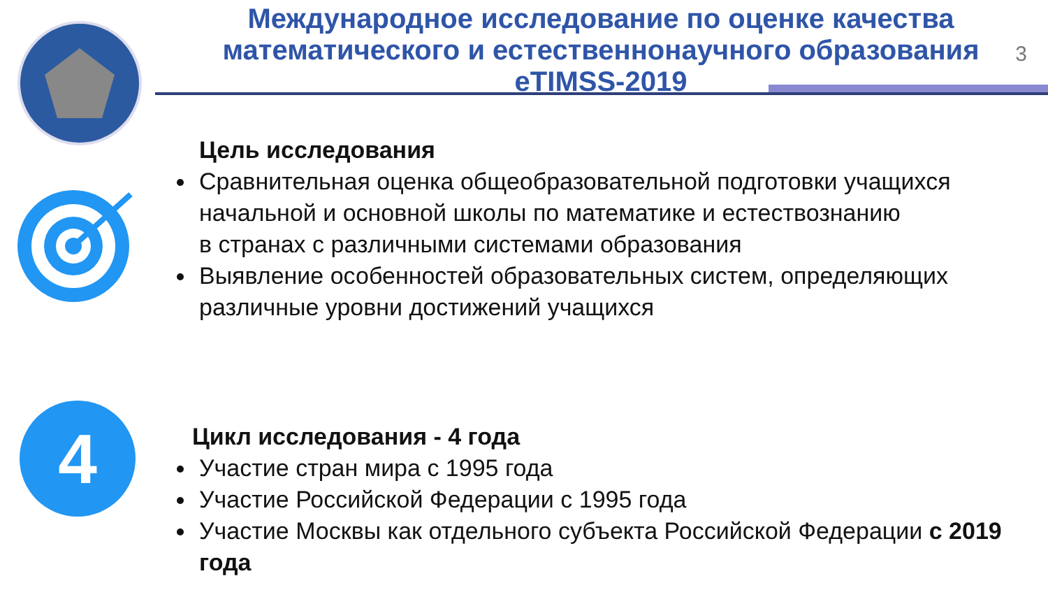Международное исследование по оценке качества математического и естественнонаучного образования
eTIMSS-2019
3
Цель исследования
Сравнительная оценка общеобразовательной подготовки учащихся начальной и основной школы по математике и естествознанию
в странах с различными системами образования
Выявление особенностей образовательных систем, определяющих различные уровни достижений учащихся
4
Цикл исследования - 4 года
Участие стран мира с 1995 года
Участие Российской Федерации с 1995 года
Участие Москвы как отдельного субъекта Российской Федерации с 2019 года